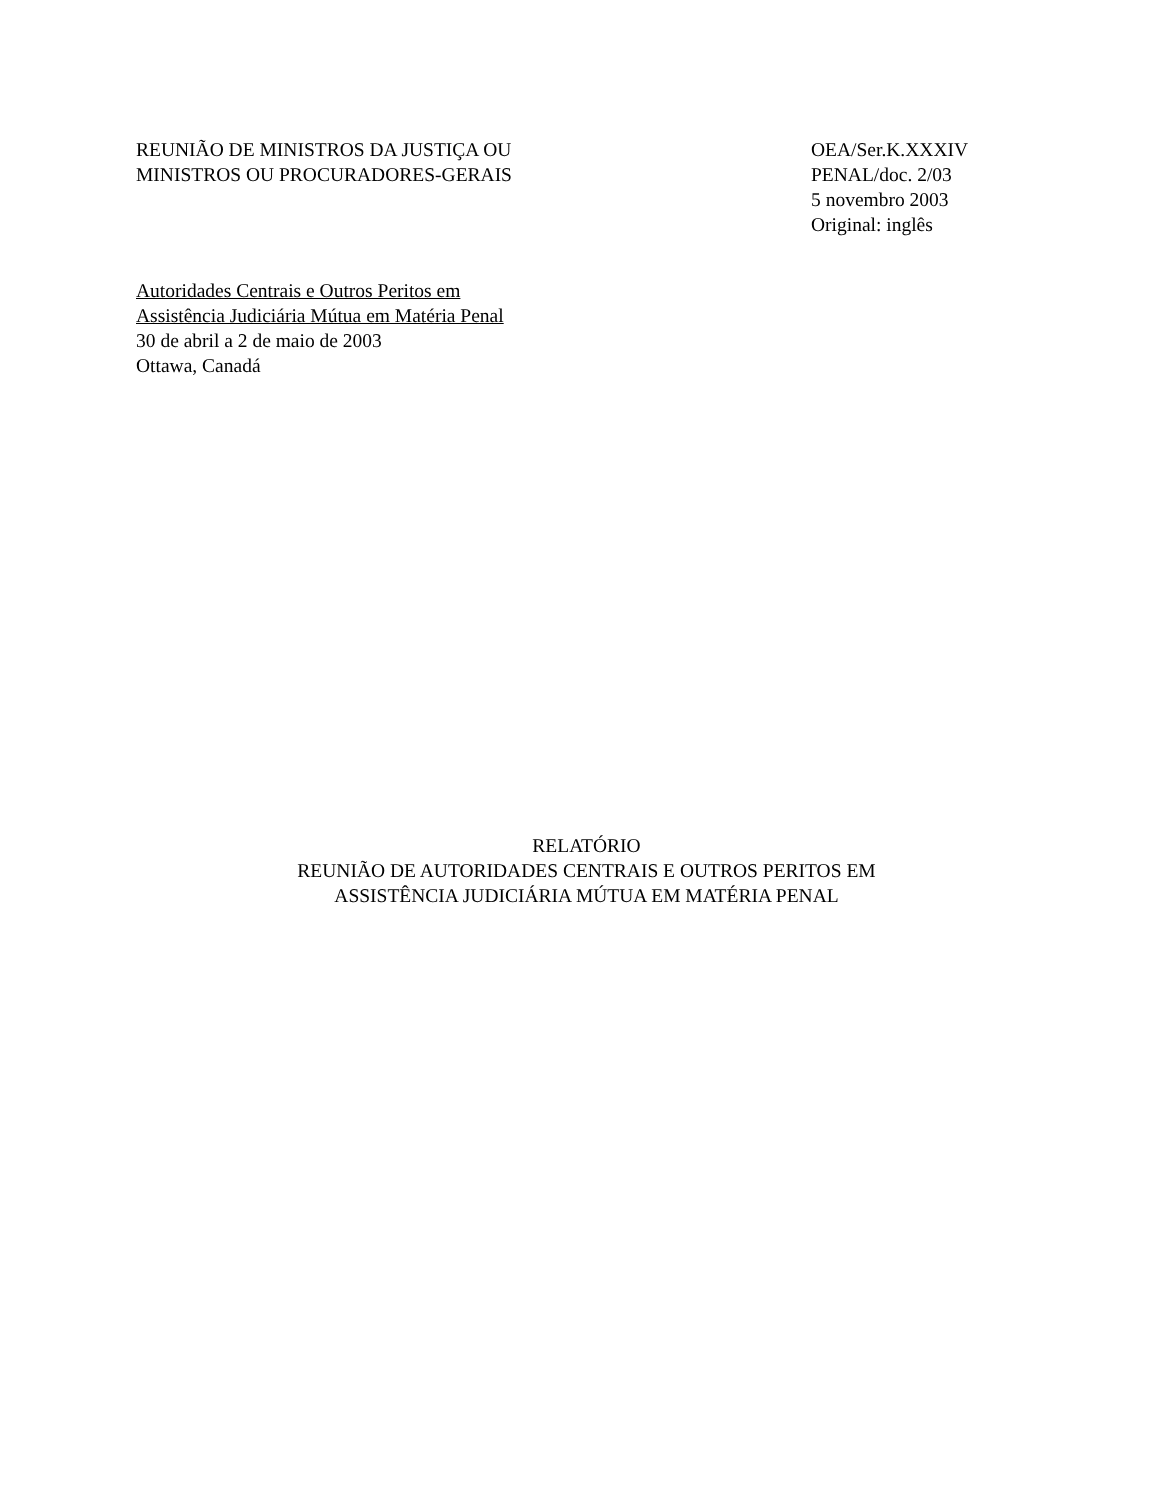REUNIÃO DE MINISTROS DA JUSTIÇA OU
MINISTROS OU PROCURADORES-GERAIS
OEA/Ser.K.XXXIV
PENAL/doc. 2/03
5 novembro 2003
Original: inglês
Autoridades Centrais e Outros Peritos em
Assistência Judiciária Mútua em Matéria Penal
30 de abril a 2 de maio de 2003
Ottawa, Canadá
RELATÓRIO
REUNIÃO DE AUTORIDADES CENTRAIS E OUTROS PERITOS EM
ASSISTÊNCIA JUDICIÁRIA MÚTUA EM MATÉRIA PENAL